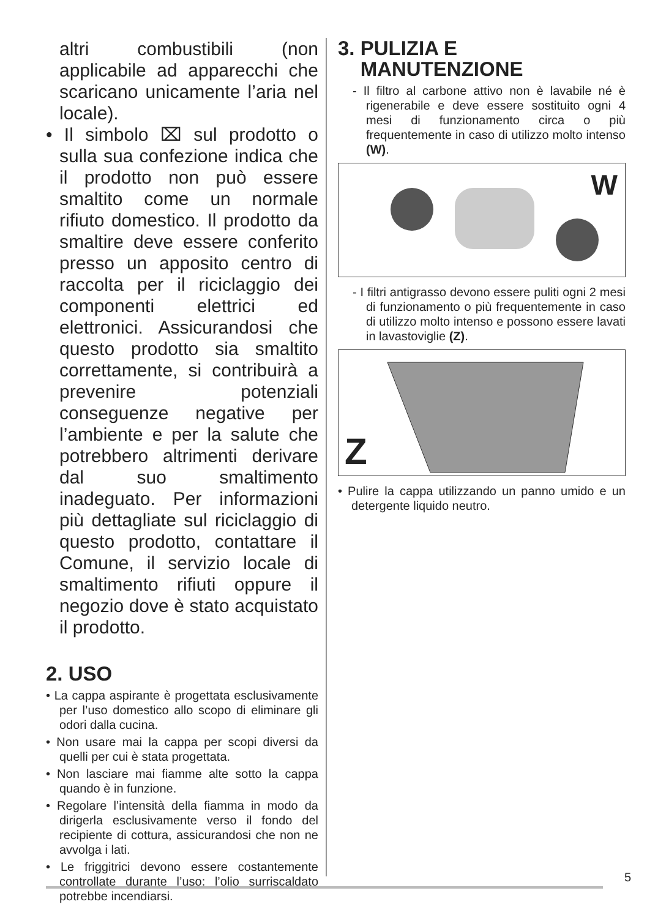altri combustibili (non applicabile ad apparecchi che scaricano unicamente l’aria nel locale).
• Il simbolo ⌧ sul prodotto o sulla sua confezione indica che il prodotto non può essere smaltito come un normale rifiuto domestico. Il prodotto da smaltire deve essere conferito presso un apposito centro di raccolta per il riciclaggio dei componenti elettrici ed elettronici. Assicurandosi che questo prodotto sia smaltito correttamente, si contribuirà a prevenire potenziali conseguenze negative per l’ambiente e per la salute che potrebbero altrimenti derivare dal suo smaltimento inadeguato. Per informazioni più dettagliate sul riciclaggio di questo prodotto, contattare il Comune, il servizio locale di smaltimento rifiuti oppure il negozio dove è stato acquistato il prodotto.
2. USO
• La cappa aspirante è progettata esclusivamente per l’uso domestico allo scopo di eliminare gli odori dalla cucina.
• Non usare mai la cappa per scopi diversi da quelli per cui è stata progettata.
• Non lasciare mai fiamme alte sotto la cappa quando è in funzione.
• Regolare l’intensità della fiamma in modo da dirigerla esclusivamente verso il fondo del recipiente di cottura, assicurandosi che non ne avvolga i lati.
• Le friggitrici devono essere costantemente controllate durante l’uso: l’olio surriscaldato potrebbe incendiarsi.
3. PULIZIA E
MANUTENZIONE
- Il filtro al carbone attivo non è lavabile né è rigenerabile e deve essere sostituito ogni 4 mesi di funzionamento circa o più frequentemente in caso di utilizzo molto intenso (W).
W
- I filtri antigrasso devono essere puliti ogni 2 mesi di funzionamento o più frequentemente in caso di utilizzo molto intenso e possono essere lavati in lavastoviglie (Z).
Z
• Pulire la cappa utilizzando un panno umido e un detergente liquido neutro.
5